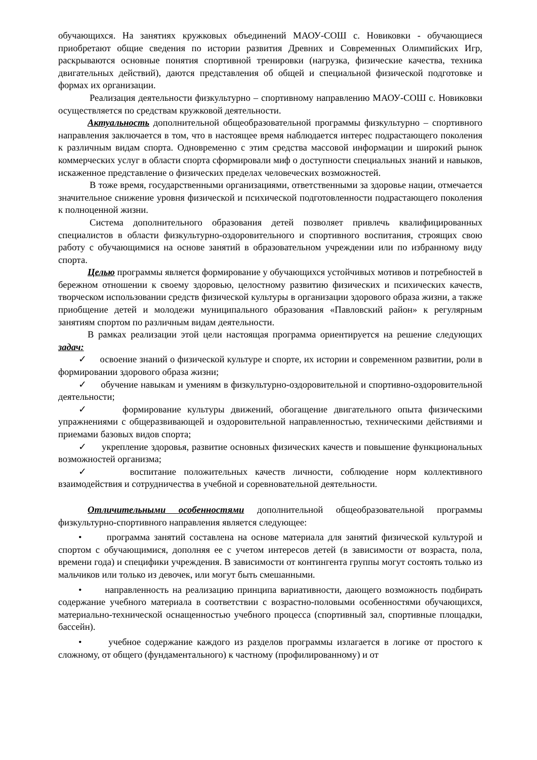обучающихся. На занятиях кружковых объединений МАОУ-СОШ с. Новиковки - обучающиеся приобретают общие сведения по истории развития Древних и Современных Олимпийских Игр, раскрываются основные понятия спортивной тренировки (нагрузка, физические качества, техника двигательных действий), даются представления об общей и специальной физической подготовке и формах их организации.
Реализация деятельности физкультурно – спортивному направлению МАОУ-СОШ с. Новиковки осуществляется по средствам кружковой деятельности.
Актуальность дополнительной общеобразовательной программы физкультурно – спортивного направления заключается в том, что в настоящее время наблюдается интерес подрастающего поколения к различным видам спорта. Одновременно с этим средства массовой информации и широкий рынок коммерческих услуг в области спорта сформировали миф о доступности специальных знаний и навыков, искаженное представление о физических пределах человеческих возможностей.
В тоже время, государственными организациями, ответственными за здоровье нации, отмечается значительное снижение уровня физической и психической подготовленности подрастающего поколения к полноценной жизни.
Система дополнительного образования детей позволяет привлечь квалифицированных специалистов в области физкультурно-оздоровительного и спортивного воспитания, строящих свою работу с обучающимися на основе занятий в образовательном учреждении или по избранному виду спорта.
Целью программы является формирование у обучающихся устойчивых мотивов и потребностей в бережном отношении к своему здоровью, целостному развитию физических и психических качеств, творческом использовании средств физической культуры в организации здорового образа жизни, а также приобщение детей и молодежи муниципального образования «Павловский район» к регулярным занятиям спортом по различным видам деятельности.
В рамках реализации этой цели настоящая программа ориентируется на решение следующих задач:
✓ освоение знаний о физической культуре и спорте, их истории и современном развитии, роли в формировании здорового образа жизни;
✓ обучение навыкам и умениям в физкультурно-оздоровительной и спортивно-оздоровительной деятельности;
✓ формирование культуры движений, обогащение двигательного опыта физическими упражнениями с общеразвивающей и оздоровительной направленностью, техническими действиями и приемами базовых видов спорта;
✓ укрепление здоровья, развитие основных физических качеств и повышение функциональных возможностей организма;
✓ воспитание положительных качеств личности, соблюдение норм коллективного взаимодействия и сотрудничества в учебной и соревновательной деятельности.
Отличительными особенностями дополнительной общеобразовательной программы физкультурно-спортивного направления является следующее:
• программа занятий составлена на основе материала для занятий физической культурой и спортом с обучающимися, дополняя ее с учетом интересов детей (в зависимости от возраста, пола, времени года) и специфики учреждения. В зависимости от контингента группы могут состоять только из мальчиков или только из девочек, или могут быть смешанными.
• направленность на реализацию принципа вариативности, дающего возможность подбирать содержание учебного материала в соответствии с возрастно-половыми особенностями обучающихся, материально-технической оснащенностью учебного процесса (спортивный зал, спортивные площадки, бассейн).
• учебное содержание каждого из разделов программы излагается в логике от простого к сложному, от общего (фундаментального) к частному (профилированному) и от